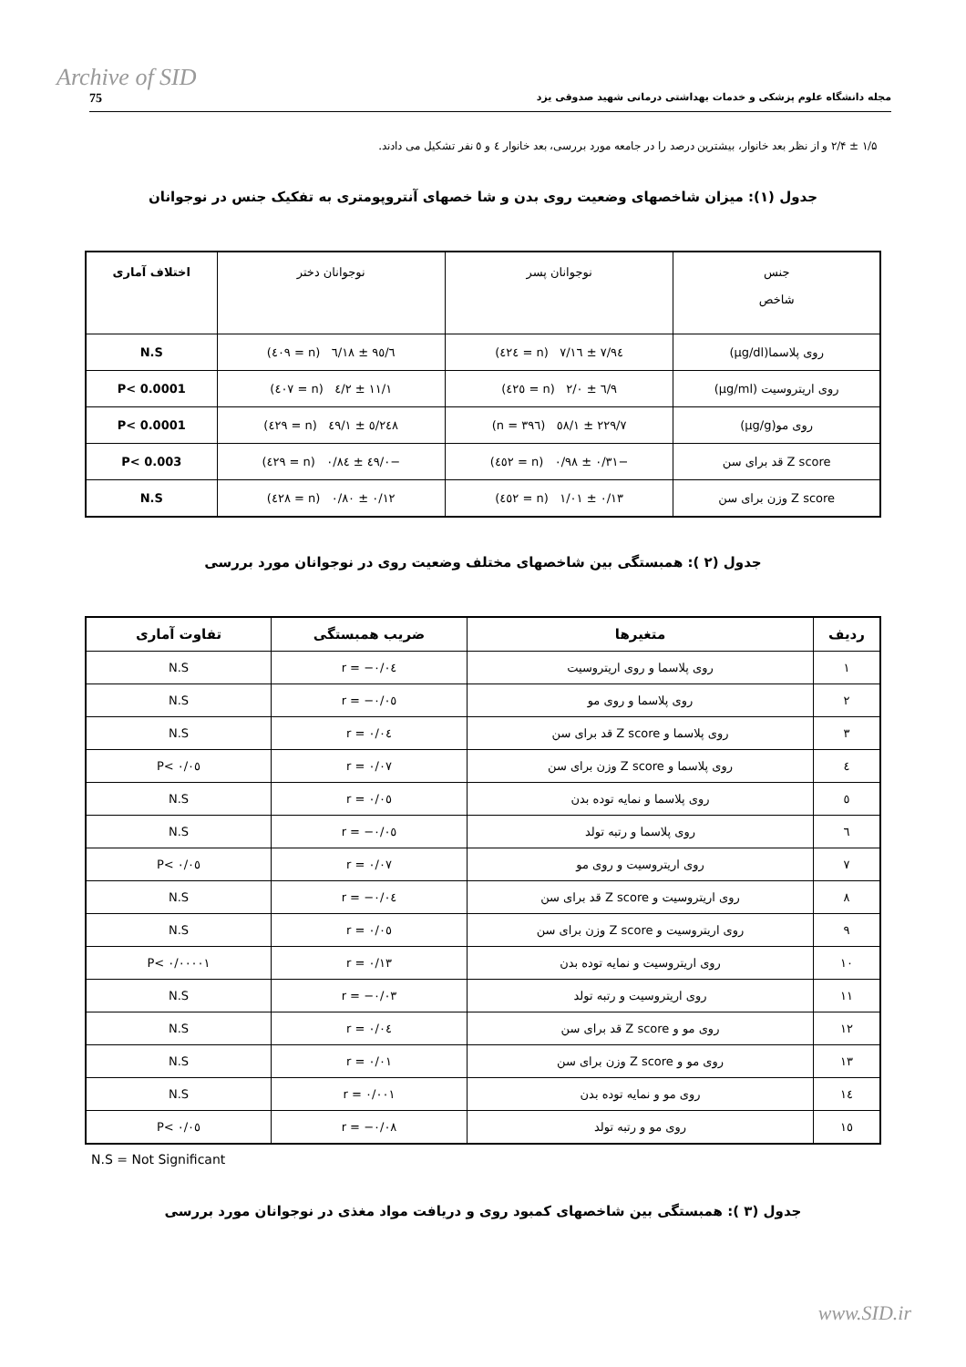Archive of SID
75 مجله دانشگاه علوم پزشکی و خدمات بهداشتی درمانی شهید صدوقی یزد
۱/۵ ± ۲/۴ و از نظر بعد خانوار، بیشترین درصد را در جامعه مورد بررسی، بعد خانوار ٤ و ٥ نفر تشکیل می دادند.
جدول (۱): میزان شاخصهای وضعیت روی بدن و شا خصهای آنتروپومتری به تفکیک جنس در نوجوانان
| جنس شاخص | نوجوانان پسر | نوجوانان دختر | اختلاف آماری |
| --- | --- | --- | --- |
| روی پلاسما(μg/dl) | ۹٤/۷ ± ۱٦/۷ (n = ٤٢٤) | ۹٥/٦ ± ۱۸/٦ (n = ٤٠۹) | N.S |
| روی اریتروسیت (μg/ml) | ۹/٦ ± ۲/۰ (n = ٤٢٥) | ۱۱/۱ ± ۲/٤ (n = ٤٠۷) | P< 0.0001 |
| روی مو(μg/g) | ۲۲۹/۷ ± ٥۸/۱ (n = ۳۹٦) | ۲٤۸/٥ ± ٤۹/۱ (n = ٤٢۹) | P< 0.0001 |
| Z score قد برای سن | −۰/۳۱ ± ۰/۹۸ (n = ٤٥٢) | −۰/٤۹ ± ۰/۸٤ (n = ٤٢۹) | P< 0.003 |
| Z score وزن برای سن | ۰/۱۳ ± ۱/۰۱ (n = ٤٥٢) | ۰/۱۲ ± ۰/۸۰ (n = ٤٢۸) | N.S |
جدول (۲ ): همبستگی بین شاخصهای مختلف وضعیت روی در نوجوانان مورد بررسی
| ردیف | متغیرها | ضریب همبستگی | تفاوت آماری |
| --- | --- | --- | --- |
| ۱ | روی پلاسما و روی اریتروسیت | r = −۰/۰٤ | N.S |
| ۲ | روی پلاسما و روی مو | r = −۰/۰٥ | N.S |
| ۳ | روی پلاسما و Z score قد برای سن | r = ۰/۰٤ | N.S |
| ٤ | روی پلاسما و Z score وزن برای سن | r = ۰/۰۷ | P< ۰/۰٥ |
| ٥ | روی پلاسما و نمایه توده بدن | r = ۰/۰٥ | N.S |
| ٦ | روی پلاسما و رتبه تولد | r = −۰/۰٥ | N.S |
| ۷ | روی اریتروسیت و روی مو | r = ۰/۰۷ | P< ۰/۰٥ |
| ۸ | روی اریتروسیت و Z score قد برای سن | r = −۰/۰٤ | N.S |
| ۹ | روی اریتروسیت و Z score وزن برای سن | r = ۰/۰٥ | N.S |
| ۱۰ | روی اریتروسیت و نمایه توده بدن | r = ۰/۱۳ | P< ۰/۰۰۰۰۱ |
| ۱۱ | روی اریتروسیت و رتبه تولد | r = −۰/۰۳ | N.S |
| ۱۲ | روی مو و Z score قد برای سن | r = ۰/۰٤ | N.S |
| ۱۳ | روی مو و Z score وزن برای سن | r = ۰/۰۱ | N.S |
| ۱٤ | روی مو و نمایه توده بدن | r = ۰/۰۰۱ | N.S |
| ۱٥ | روی مو و رتبه تولد | r = −۰/۰۸ | P< ۰/۰٥ |
N.S = Not Significant
جدول (۳ ): همبستگی بین شاخصهای کمبود روی و دریافت مواد مغذی در نوجوانان مورد بررسی
www.SID.ir